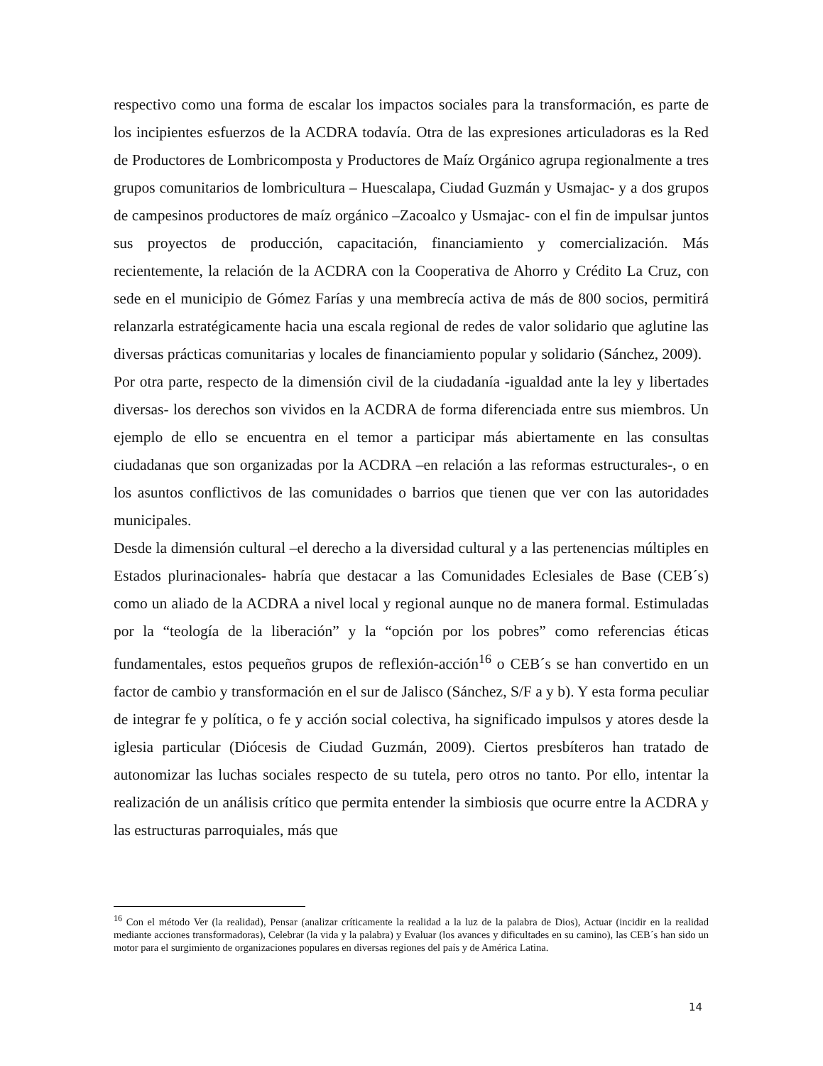respectivo como una forma de escalar los impactos sociales para la transformación, es parte de los incipientes esfuerzos de la ACDRA todavía. Otra de las expresiones articuladoras es la Red de Productores de Lombricomposta y Productores de Maíz Orgánico agrupa regionalmente a tres grupos comunitarios de lombricultura – Huescalapa, Ciudad Guzmán y Usmajac- y a dos grupos de campesinos productores de maíz orgánico –Zacoalco y Usmajac- con el fin de impulsar juntos sus proyectos de producción, capacitación, financiamiento y comercialización. Más recientemente, la relación de la ACDRA con la Cooperativa de Ahorro y Crédito La Cruz, con sede en el municipio de Gómez Farías y una membrecía activa de más de 800 socios, permitirá relanzarla estratégicamente hacia una escala regional de redes de valor solidario que aglutine las diversas prácticas comunitarias y locales de financiamiento popular y solidario (Sánchez, 2009).
Por otra parte, respecto de la dimensión civil de la ciudadanía -igualdad ante la ley y libertades diversas- los derechos son vividos en la ACDRA de forma diferenciada entre sus miembros. Un ejemplo de ello se encuentra en el temor a participar más abiertamente en las consultas ciudadanas que son organizadas por la ACDRA –en relación a las reformas estructurales-, o en los asuntos conflictivos de las comunidades o barrios que tienen que ver con las autoridades municipales.
Desde la dimensión cultural –el derecho a la diversidad cultural y a las pertenencias múltiples en Estados plurinacionales- habría que destacar a las Comunidades Eclesiales de Base (CEB´s) como un aliado de la ACDRA a nivel local y regional aunque no de manera formal. Estimuladas por la “teología de la liberación” y la “opción por los pobres” como referencias éticas fundamentales, estos pequeños grupos de reflexión-acción<sup>16</sup> o CEB´s se han convertido en un factor de cambio y transformación en el sur de Jalisco (Sánchez, S/F a y b). Y esta forma peculiar de integrar fe y política, o fe y acción social colectiva, ha significado impulsos y atores desde la iglesia particular (Diócesis de Ciudad Guzmán, 2009). Ciertos presbíteros han tratado de autonomizar las luchas sociales respecto de su tutela, pero otros no tanto. Por ello, intentar la realización de un análisis crítico que permita entender la simbiosis que ocurre entre la ACDRA y las estructuras parroquiales, más que
<sup>16</sup> Con el método Ver (la realidad), Pensar (analizar críticamente la realidad a la luz de la palabra de Dios), Actuar (incidir en la realidad mediante acciones transformadoras), Celebrar (la vida y la palabra) y Evaluar (los avances y dificultades en su camino), las CEB´s han sido un motor para el surgimiento de organizaciones populares en diversas regiones del país y de América Latina.
14